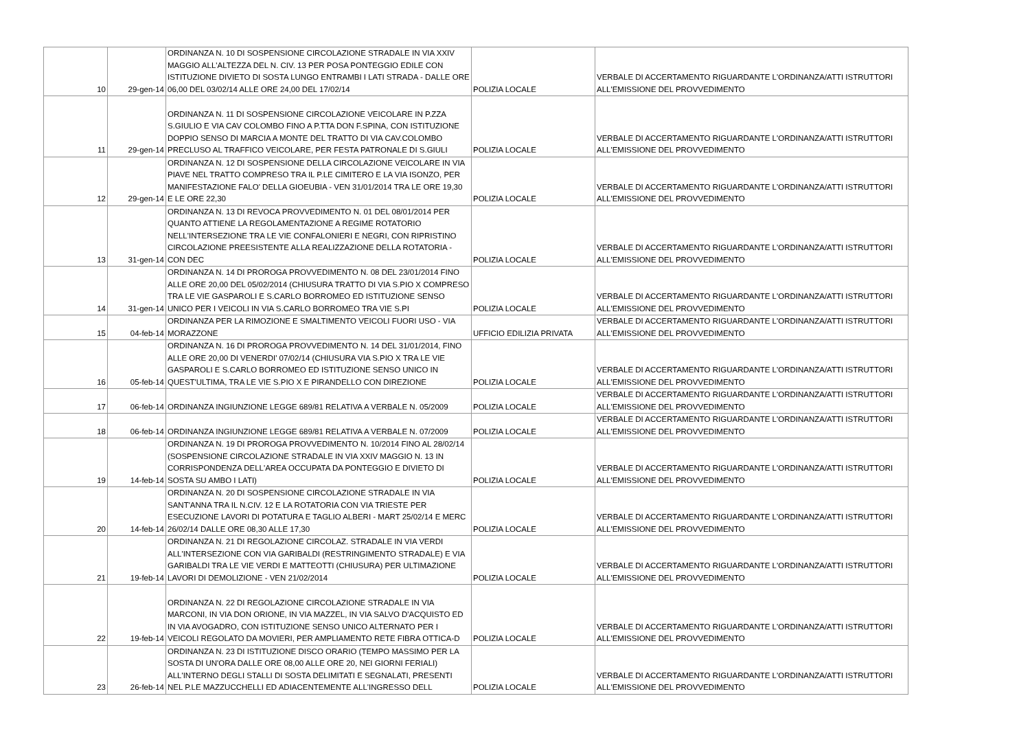| 10 | 29-gen-14 | ORDINANZA N. 10 DI SOSPENSIONE CIRCOLAZIONE STRADALE IN VIA XXIV MAGGIO ALL'ALTEZZA DEL N. CIV. 13 PER POSA PONTEGGIO EDILE CON ISTITUZIONE DIVIETO DI SOSTA LUNGO ENTRAMBI I LATI STRADA - DALLE ORE 06,00 DEL 03/02/14 ALLE ORE 24,00 DEL 17/02/14 | POLIZIA LOCALE | VERBALE DI ACCERTAMENTO RIGUARDANTE L'ORDINANZA/ATTI ISTRUTTORI ALL'EMISSIONE DEL PROVVEDIMENTO |
| 11 | 29-gen-14 | ORDINANZA N. 11 DI SOSPENSIONE CIRCOLAZIONE VEICOLARE IN P.ZZA S.GIULIO E VIA CAV COLOMBO FINO A P.TTA DON F.SPINA, CON ISTITUZIONE DOPPIO SENSO DI MARCIA A MONTE DEL TRATTO DI VIA CAV.COLOMBO PRECLUSO AL TRAFFICO VEICOLARE, PER FESTA PATRONALE DI S.GIULI | POLIZIA LOCALE | VERBALE DI ACCERTAMENTO RIGUARDANTE L'ORDINANZA/ATTI ISTRUTTORI ALL'EMISSIONE DEL PROVVEDIMENTO |
| 12 | 29-gen-14 | ORDINANZA N. 12 DI SOSPENSIONE DELLA CIRCOLAZIONE VEICOLARE IN VIA PIAVE NEL TRATTO COMPRESO TRA IL P.LE CIMITERO E LA VIA ISONZO, PER MANIFESTAZIONE FALO' DELLA GIOEUBIA - VEN 31/01/2014 TRA LE ORE 19,30 E LE ORE 22,30 | POLIZIA LOCALE | VERBALE DI ACCERTAMENTO RIGUARDANTE L'ORDINANZA/ATTI ISTRUTTORI ALL'EMISSIONE DEL PROVVEDIMENTO |
| 13 | 31-gen-14 | ORDINANZA N. 13 DI REVOCA PROVVEDIMENTO N. 01 DEL 08/01/2014 PER QUANTO ATTIENE LA REGOLAMENTAZIONE A REGIME ROTATORIO NELL'INTERSEZIONE TRA LE VIE CONFALONIERI E NEGRI, CON RIPRISTINO CIRCOLAZIONE PREESISTENTE ALLA REALIZZAZIONE DELLA ROTATORIA - CON DEC | POLIZIA LOCALE | VERBALE DI ACCERTAMENTO RIGUARDANTE L'ORDINANZA/ATTI ISTRUTTORI ALL'EMISSIONE DEL PROVVEDIMENTO |
| 14 | 31-gen-14 | ORDINANZA N. 14 DI PROROGA PROVVEDIMENTO N. 08 DEL 23/01/2014 FINO ALLE ORE 20,00 DEL 05/02/2014 (CHIUSURA TRATTO DI VIA S.PIO X COMPRESO TRA LE VIE GASPAROLI E S.CARLO BORROMEO ED ISTITUZIONE SENSO UNICO PER I VEICOLI IN VIA S.CARLO BORROMEO TRA VIE S.PI | POLIZIA LOCALE | VERBALE DI ACCERTAMENTO RIGUARDANTE L'ORDINANZA/ATTI ISTRUTTORI ALL'EMISSIONE DEL PROVVEDIMENTO |
| 15 | 04-feb-14 | ORDINANZA PER LA RIMOZIONE E SMALTIMENTO VEICOLI FUORI USO - VIA MORAZZONE | UFFICIO EDILIZIA PRIVATA | VERBALE DI ACCERTAMENTO RIGUARDANTE L'ORDINANZA/ATTI ISTRUTTORI ALL'EMISSIONE DEL PROVVEDIMENTO |
| 16 | 05-feb-14 | ORDINANZA N. 16 DI PROROGA PROVVEDIMENTO N. 14 DEL 31/01/2014, FINO ALLE ORE 20,00 DI VENERDI' 07/02/14 (CHIUSURA VIA S.PIO X TRA LE VIE GASPAROLI E S.CARLO BORROMEO ED ISTITUZIONE SENSO UNICO IN QUEST'ULTIMA, TRA LE VIE S.PIO X E PIRANDELLO CON DIREZIONE | POLIZIA LOCALE | VERBALE DI ACCERTAMENTO RIGUARDANTE L'ORDINANZA/ATTI ISTRUTTORI ALL'EMISSIONE DEL PROVVEDIMENTO |
| 17 | 06-feb-14 | ORDINANZA INGIUNZIONE LEGGE 689/81 RELATIVA A VERBALE N. 05/2009 | POLIZIA LOCALE | VERBALE DI ACCERTAMENTO RIGUARDANTE L'ORDINANZA/ATTI ISTRUTTORI ALL'EMISSIONE DEL PROVVEDIMENTO |
| 18 | 06-feb-14 | ORDINANZA INGIUNZIONE LEGGE 689/81 RELATIVA A VERBALE N. 07/2009 | POLIZIA LOCALE | VERBALE DI ACCERTAMENTO RIGUARDANTE L'ORDINANZA/ATTI ISTRUTTORI ALL'EMISSIONE DEL PROVVEDIMENTO |
| 19 | 14-feb-14 | ORDINANZA N. 19 DI PROROGA PROVVEDIMENTO N. 10/2014 FINO AL 28/02/14 (SOSPENSIONE CIRCOLAZIONE STRADALE IN VIA XXIV MAGGIO N. 13 IN CORRISPONDENZA DELL'AREA OCCUPATA DA PONTEGGIO E DIVIETO DI SOSTA SU AMBO I LATI) | POLIZIA LOCALE | VERBALE DI ACCERTAMENTO RIGUARDANTE L'ORDINANZA/ATTI ISTRUTTORI ALL'EMISSIONE DEL PROVVEDIMENTO |
| 20 | 14-feb-14 | ORDINANZA N. 20 DI SOSPENSIONE CIRCOLAZIONE STRADALE IN VIA SANT'ANNA TRA IL N.CIV. 12 E LA ROTATORIA CON VIA TRIESTE PER ESECUZIONE LAVORI DI POTATURA E TAGLIO ALBERI - MART 25/02/14 E MERC 26/02/14 DALLE ORE 08,30 ALLE 17,30 | POLIZIA LOCALE | VERBALE DI ACCERTAMENTO RIGUARDANTE L'ORDINANZA/ATTI ISTRUTTORI ALL'EMISSIONE DEL PROVVEDIMENTO |
| 21 | 19-feb-14 | ORDINANZA N. 21 DI REGOLAZIONE CIRCOLAZ. STRADALE IN VIA VERDI ALL'INTERSEZIONE CON VIA GARIBALDI (RESTRINGIMENTO STRADALE) E VIA GARIBALDI TRA LE VIE VERDI E MATTEOTTI (CHIUSURA) PER ULTIMAZIONE LAVORI DI DEMOLIZIONE - VEN 21/02/2014 | POLIZIA LOCALE | VERBALE DI ACCERTAMENTO RIGUARDANTE L'ORDINANZA/ATTI ISTRUTTORI ALL'EMISSIONE DEL PROVVEDIMENTO |
| 22 | 19-feb-14 | ORDINANZA N. 22 DI REGOLAZIONE CIRCOLAZIONE STRADALE IN VIA MARCONI, IN VIA DON ORIONE, IN VIA MAZZEL, IN VIA SALVO D'ACQUISTO ED IN VIA AVOGADRO, CON ISTITUZIONE SENSO UNICO ALTERNATO PER I VEICOLI REGOLATO DA MOVIERI, PER AMPLIAMENTO RETE FIBRA OTTICA-D | POLIZIA LOCALE | VERBALE DI ACCERTAMENTO RIGUARDANTE L'ORDINANZA/ATTI ISTRUTTORI ALL'EMISSIONE DEL PROVVEDIMENTO |
| 23 | 26-feb-14 | ORDINANZA N. 23 DI ISTITUZIONE DISCO ORARIO (TEMPO MASSIMO PER LA SOSTA DI UN'ORA DALLE ORE 08,00 ALLE ORE 20, NEI GIORNI FERIALI) ALL'INTERNO DEGLI STALLI DI SOSTA DELIMITATI E SEGNALATI, PRESENTI NEL P.LE MAZZUCCHELLI ED ADIACENTEMENTE ALL'INGRESSO DELL | POLIZIA LOCALE | VERBALE DI ACCERTAMENTO RIGUARDANTE L'ORDINANZA/ATTI ISTRUTTORI ALL'EMISSIONE DEL PROVVEDIMENTO |